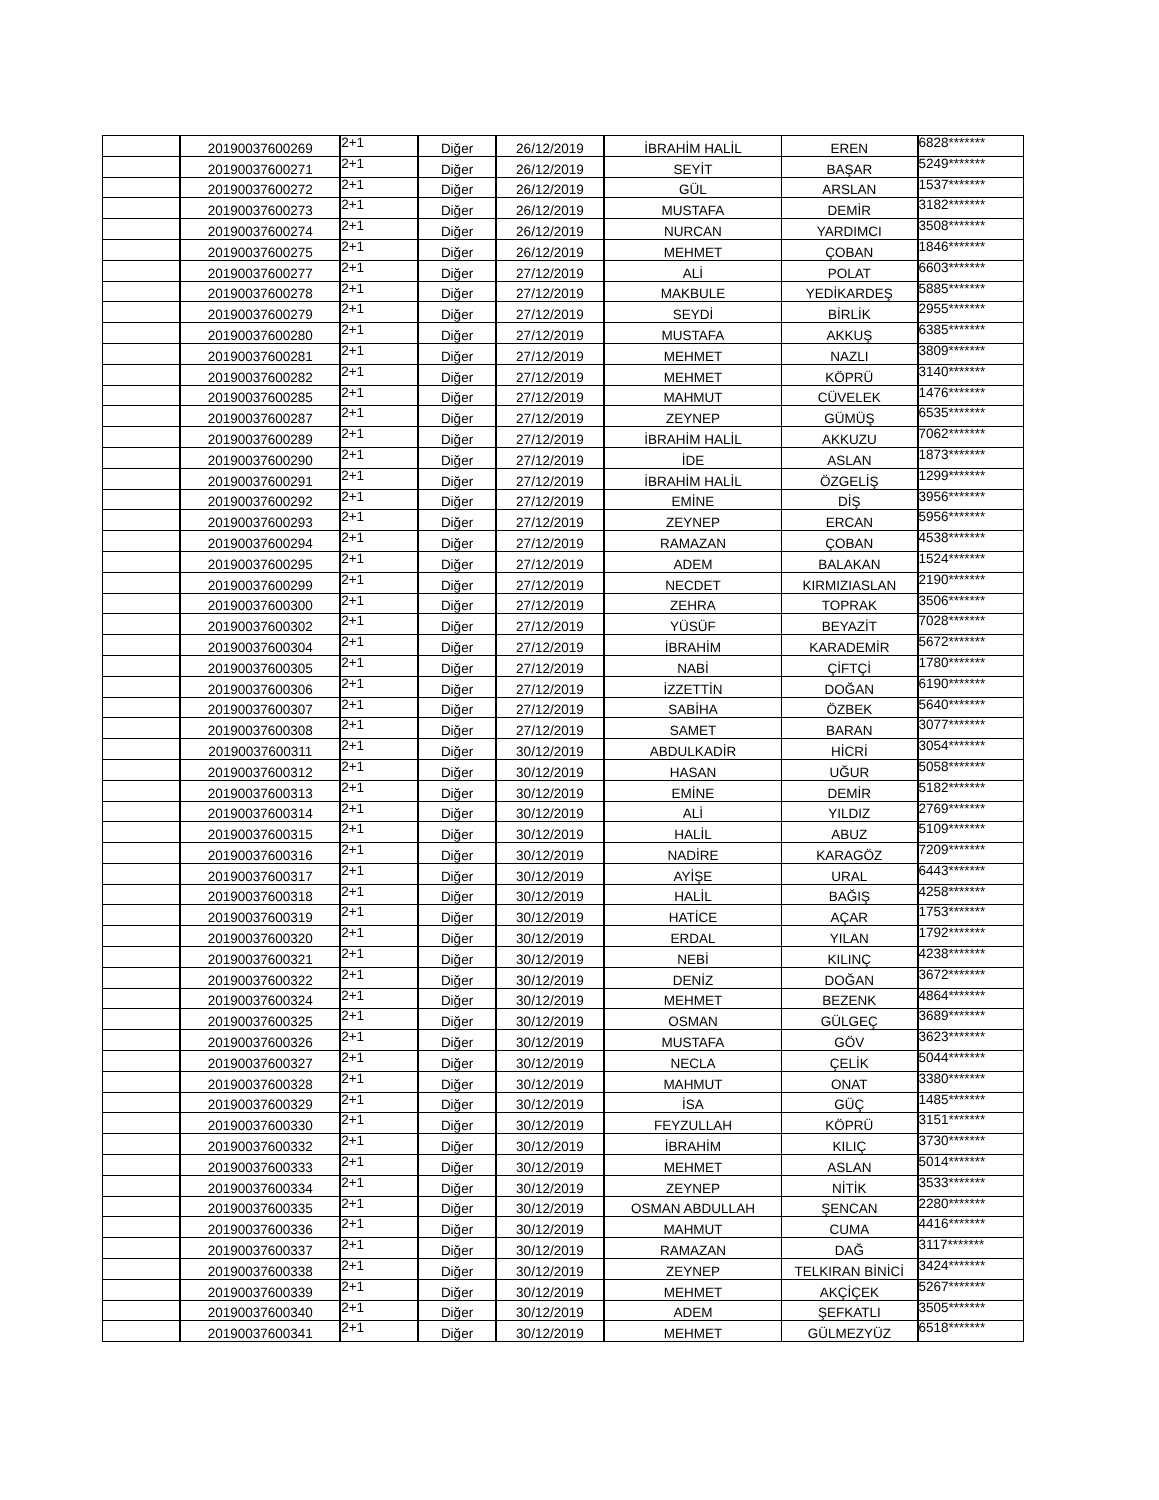| | 20190037600269 | 2+1 | Diğer | 26/12/2019 | İBRAHİM HALİL | EREN | 6828******* |
| | 20190037600271 | 2+1 | Diğer | 26/12/2019 | SEYİT | BAŞAR | 5249******* |
| | 20190037600272 | 2+1 | Diğer | 26/12/2019 | GÜL | ARSLAN | 1537******* |
| | 20190037600273 | 2+1 | Diğer | 26/12/2019 | MUSTAFA | DEMİR | 3182******* |
| | 20190037600274 | 2+1 | Diğer | 26/12/2019 | NURCAN | YARDIMCI | 3508******* |
| | 20190037600275 | 2+1 | Diğer | 26/12/2019 | MEHMET | ÇOBAN | 1846******* |
| | 20190037600277 | 2+1 | Diğer | 27/12/2019 | ALİ | POLAT | 6603******* |
| | 20190037600278 | 2+1 | Diğer | 27/12/2019 | MAKBULE | YEDİKARDEŞ | 5885******* |
| | 20190037600279 | 2+1 | Diğer | 27/12/2019 | SEYDİ | BİRLİK | 2955******* |
| | 20190037600280 | 2+1 | Diğer | 27/12/2019 | MUSTAFA | AKKUŞ | 6385******* |
| | 20190037600281 | 2+1 | Diğer | 27/12/2019 | MEHMET | NAZLI | 3809******* |
| | 20190037600282 | 2+1 | Diğer | 27/12/2019 | MEHMET | KÖPRÜ | 3140******* |
| | 20190037600285 | 2+1 | Diğer | 27/12/2019 | MAHMUT | CÜVELEK | 1476******* |
| | 20190037600287 | 2+1 | Diğer | 27/12/2019 | ZEYNEP | GÜMÜŞ | 6535******* |
| | 20190037600289 | 2+1 | Diğer | 27/12/2019 | İBRAHİM HALİL | AKKUZU | 7062******* |
| | 20190037600290 | 2+1 | Diğer | 27/12/2019 | İDE | ASLAN | 1873******* |
| | 20190037600291 | 2+1 | Diğer | 27/12/2019 | İBRAHİM HALİL | ÖZGELİŞ | 1299******* |
| | 20190037600292 | 2+1 | Diğer | 27/12/2019 | EMİNE | DİŞ | 3956******* |
| | 20190037600293 | 2+1 | Diğer | 27/12/2019 | ZEYNEP | ERCAN | 5956******* |
| | 20190037600294 | 2+1 | Diğer | 27/12/2019 | RAMAZAN | ÇOBAN | 4538******* |
| | 20190037600295 | 2+1 | Diğer | 27/12/2019 | ADEM | BALAKAN | 1524******* |
| | 20190037600299 | 2+1 | Diğer | 27/12/2019 | NECDET | KIRMIZIASLAN | 2190******* |
| | 20190037600300 | 2+1 | Diğer | 27/12/2019 | ZEHRA | TOPRAK | 3506******* |
| | 20190037600302 | 2+1 | Diğer | 27/12/2019 | YÜSÜF | BEYAZİT | 7028******* |
| | 20190037600304 | 2+1 | Diğer | 27/12/2019 | İBRAHİM | KARADEMİR | 5672******* |
| | 20190037600305 | 2+1 | Diğer | 27/12/2019 | NABİ | ÇİFTÇİ | 1780******* |
| | 20190037600306 | 2+1 | Diğer | 27/12/2019 | İZZETTİN | DOĞAN | 6190******* |
| | 20190037600307 | 2+1 | Diğer | 27/12/2019 | SABİHA | ÖZBEK | 5640******* |
| | 20190037600308 | 2+1 | Diğer | 27/12/2019 | SAMET | BARAN | 3077******* |
| | 20190037600311 | 2+1 | Diğer | 30/12/2019 | ABDULKADİR | HİCRİ | 3054******* |
| | 20190037600312 | 2+1 | Diğer | 30/12/2019 | HASAN | UĞUR | 5058******* |
| | 20190037600313 | 2+1 | Diğer | 30/12/2019 | EMİNE | DEMİR | 5182******* |
| | 20190037600314 | 2+1 | Diğer | 30/12/2019 | ALİ | YILDIZ | 2769******* |
| | 20190037600315 | 2+1 | Diğer | 30/12/2019 | HALİL | ABUZ | 5109******* |
| | 20190037600316 | 2+1 | Diğer | 30/12/2019 | NADİRE | KARAGÖZ | 7209******* |
| | 20190037600317 | 2+1 | Diğer | 30/12/2019 | AYİŞE | URAL | 6443******* |
| | 20190037600318 | 2+1 | Diğer | 30/12/2019 | HALİL | BAĞIŞ | 4258******* |
| | 20190037600319 | 2+1 | Diğer | 30/12/2019 | HATİCE | AÇAR | 1753******* |
| | 20190037600320 | 2+1 | Diğer | 30/12/2019 | ERDAL | YILAN | 1792******* |
| | 20190037600321 | 2+1 | Diğer | 30/12/2019 | NEBİ | KILINÇ | 4238******* |
| | 20190037600322 | 2+1 | Diğer | 30/12/2019 | DENİZ | DOĞAN | 3672******* |
| | 20190037600324 | 2+1 | Diğer | 30/12/2019 | MEHMET | BEZENK | 4864******* |
| | 20190037600325 | 2+1 | Diğer | 30/12/2019 | OSMAN | GÜLGEÇ | 3689******* |
| | 20190037600326 | 2+1 | Diğer | 30/12/2019 | MUSTAFA | GÖV | 3623******* |
| | 20190037600327 | 2+1 | Diğer | 30/12/2019 | NECLA | ÇELİK | 5044******* |
| | 20190037600328 | 2+1 | Diğer | 30/12/2019 | MAHMUT | ONAT | 3380******* |
| | 20190037600329 | 2+1 | Diğer | 30/12/2019 | İSA | GÜÇ | 1485******* |
| | 20190037600330 | 2+1 | Diğer | 30/12/2019 | FEYZULLAH | KÖPRÜ | 3151******* |
| | 20190037600332 | 2+1 | Diğer | 30/12/2019 | İBRAHİM | KILIÇ | 3730******* |
| | 20190037600333 | 2+1 | Diğer | 30/12/2019 | MEHMET | ASLAN | 5014******* |
| | 20190037600334 | 2+1 | Diğer | 30/12/2019 | ZEYNEP | NİTİK | 3533******* |
| | 20190037600335 | 2+1 | Diğer | 30/12/2019 | OSMAN ABDULLAH | ŞENCAN | 2280******* |
| | 20190037600336 | 2+1 | Diğer | 30/12/2019 | MAHMUT | CUMA | 4416******* |
| | 20190037600337 | 2+1 | Diğer | 30/12/2019 | RAMAZAN | DAĞ | 3117******* |
| | 20190037600338 | 2+1 | Diğer | 30/12/2019 | ZEYNEP | TELKIRAN BİNİCİ | 3424******* |
| | 20190037600339 | 2+1 | Diğer | 30/12/2019 | MEHMET | AKÇİÇEK | 5267******* |
| | 20190037600340 | 2+1 | Diğer | 30/12/2019 | ADEM | ŞEFKATLI | 3505******* |
| | 20190037600341 | 2+1 | Diğer | 30/12/2019 | MEHMET | GÜLMEZYÜZ | 6518******* |